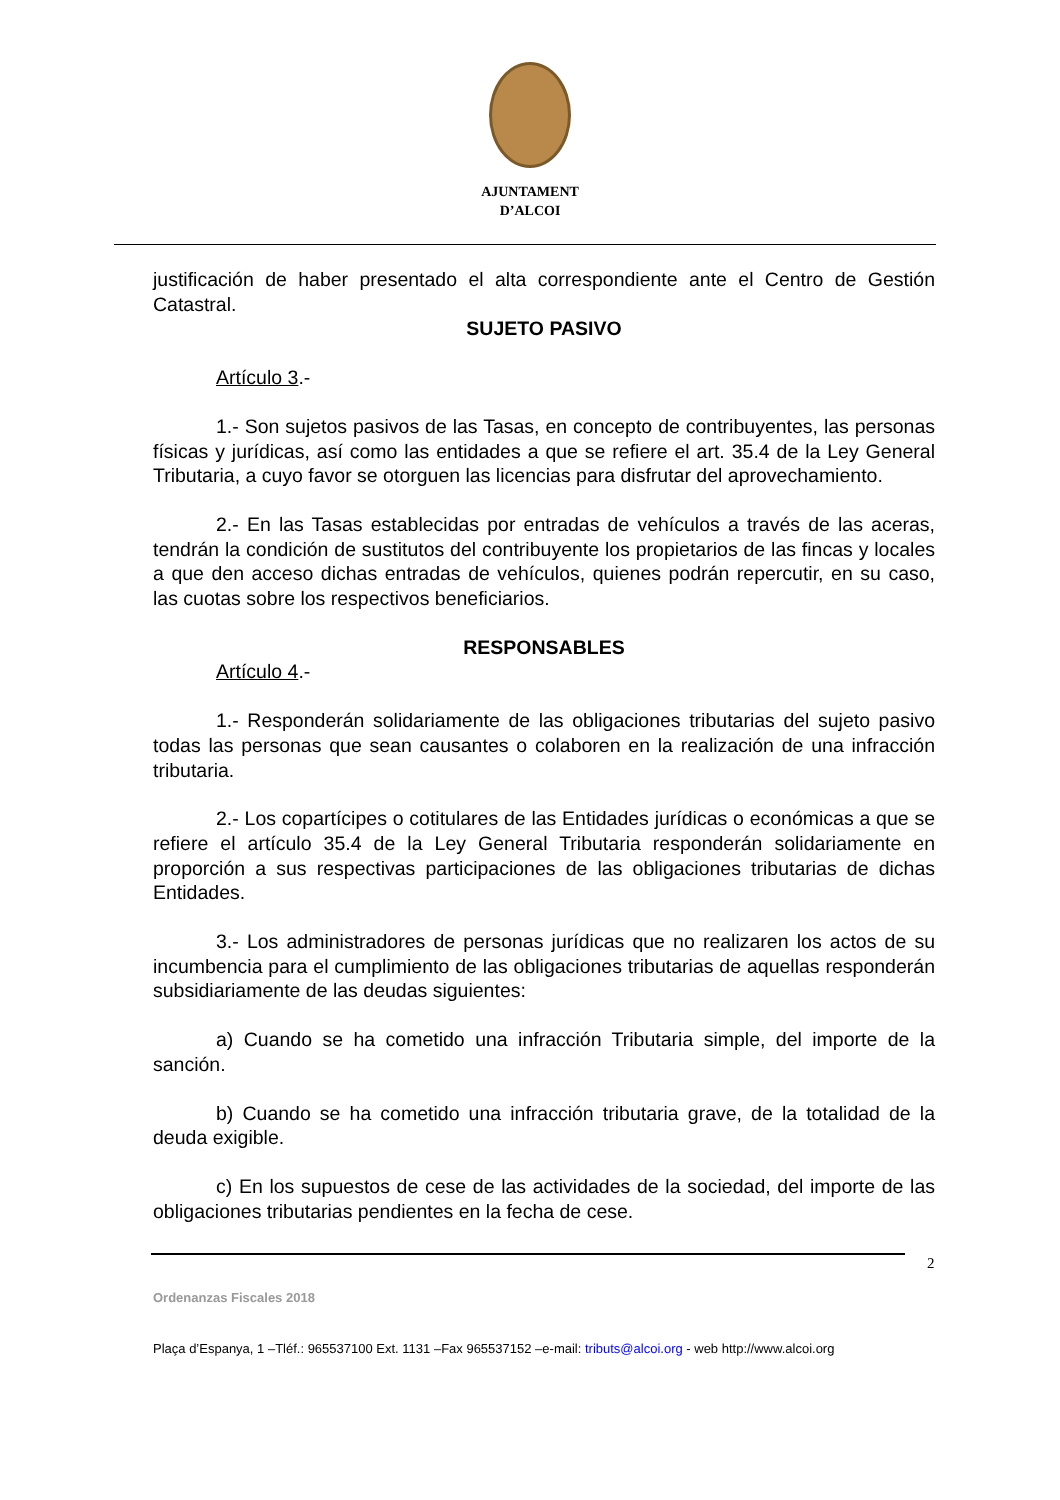AJUNTAMENT
D’ALCOI
justificación de haber presentado el alta correspondiente ante el Centro de Gestión Catastral.
SUJETO PASIVO
Artículo 3.-
1.- Son sujetos pasivos de las Tasas, en concepto de contribuyentes, las personas físicas y jurídicas, así como las entidades a que se refiere el art. 35.4 de la Ley General Tributaria, a cuyo favor se otorguen las licencias para disfrutar del aprovechamiento.
2.- En las Tasas establecidas por entradas de vehículos a través de las aceras, tendrán la condición de sustitutos del contribuyente los propietarios de las fincas y locales a que den acceso dichas entradas de vehículos, quienes podrán repercutir, en su caso, las cuotas sobre los respectivos beneficiarios.
RESPONSABLES
Artículo 4.-
1.- Responderán solidariamente de las obligaciones tributarias del sujeto pasivo todas las personas que sean causantes o colaboren en la realización de una infracción tributaria.
2.- Los copartícipes o cotitulares de las Entidades jurídicas o económicas a que se refiere el artículo 35.4 de la Ley General Tributaria responderán solidariamente en proporción a sus respectivas participaciones de las obligaciones tributarias de dichas Entidades.
3.- Los administradores de personas jurídicas que no realizaren los actos de su incumbencia para el cumplimiento de las obligaciones tributarias de aquellas responderán subsidiariamente de las deudas siguientes:
a) Cuando se ha cometido una infracción Tributaria simple, del importe de la sanción.
b) Cuando se ha cometido una infracción tributaria grave, de la totalidad de la deuda exigible.
c) En los supuestos de cese de las actividades de la sociedad, del importe de las obligaciones tributarias pendientes en la fecha de cese.
2
Ordenanzas Fiscales 2018
Plaça d’Espanya, 1 –Tléf.: 965537100 Ext. 1131 –Fax 965537152 –e-mail: tributs@alcoi.org - web http://www.alcoi.org